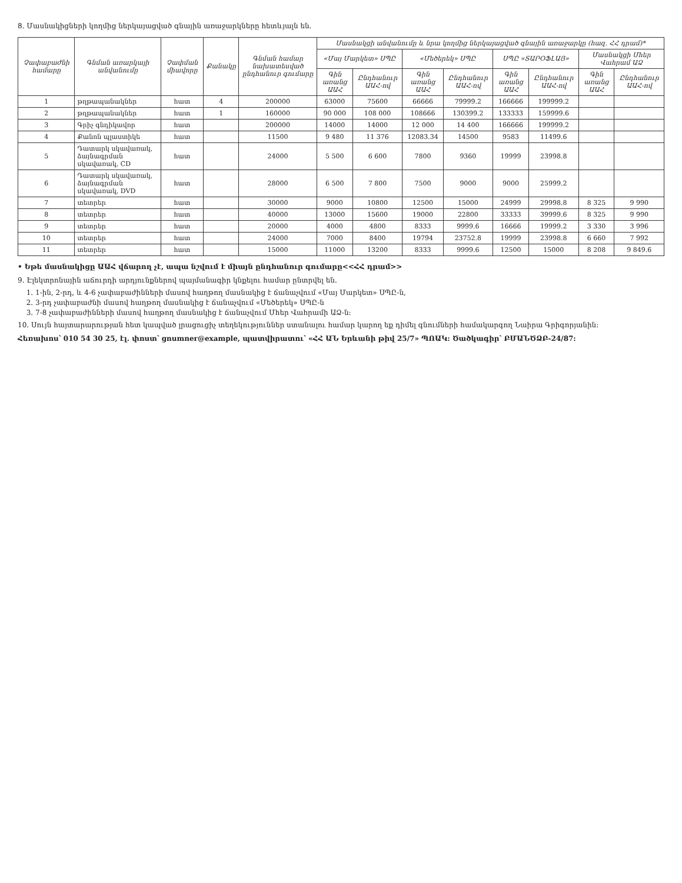8. Մասնակիցների կողմից ներկայացված գնային առաջարկները հետևյալն են.
| Չափաբաժնի համարը | Գնման առարկայի անվանումը | Չափման միավորը | Քանակը | Գնման համար նախատեսված ընդհանուր գումարը | Մասնակցի անվանումը և նրա կողմից ներկայացված գնային առաջարկը (հազ. ՀՀ դրամ)* | | | | | | | |
| --- | --- | --- | --- | --- | --- | --- | --- | --- | --- | --- | --- | --- |
| | | | | | «Մայ Մարկետ» ՍՊԸ | | «Մեծերեկ» ՍՊԸ | | ՍՊԸ «ՏԱՐՕՖԼԱՅ» | | Մասնակցի Մհեր Վահրամ ԱՁ | |
| | | | | | Գին առանց ԱԱՀ | Ընդհանուր ԱԱՀ-ով | Գին առանց ԱԱՀ | Ընդհանուր ԱԱՀ-ով | Գին առանց ԱԱՀ | Ընդհանուր ԱԱՀ-ով | Գին առանց ԱԱՀ | Ընդհանուր ԱԱՀ-ով |
| 1 | թղթապանակներ | հատ | 4 | 200000 | 63000 | 75600 | 66666 | 79999.2 | 166666 | 199999.2 | | |
| 2 | թղթապանակներ | հատ | 1 | 160000 | 90 000 | 108 000 | 108666 | 130399.2 | 133333 | 159999.6 | | |
| 3 | Գրիչ գնդիկավոր | հատ | | 200000 | 14000 | 14000 | 12 000 | 14 400 | 166666 | 199999.2 | | |
| 4 | Քանոն պլաստիկե | հատ | | 11500 | 9 480 | 11 376 | 12083.34 | 14500 | 9583 | 11499.6 | | |
| 5 | Դատարկ սկավառակ, ձայնագրման սկավառակ, CD | հատ | | 24000 | 5 500 | 6 600 | 7800 | 9360 | 19999 | 23998.8 | | |
| 6 | Դատարկ սկավառակ, ձայնագրման սկավառակ, DVD | հատ | | 28000 | 6 500 | 7 800 | 7500 | 9000 | 9000 | 25999.2 | | |
| 7 | տետրեր | հատ | | 30000 | 9000 | 10800 | 12500 | 15000 | 24999 | 29998.8 | 8 325 | 9 990 |
| 8 | տետրեր | հատ | | 40000 | 13000 | 15600 | 19000 | 22800 | 33333 | 39999.6 | 8 325 | 9 990 |
| 9 | տետրեր | հատ | | 20000 | 4000 | 4800 | 8333 | 9999.6 | 16666 | 19999.2 | 3 330 | 3 996 |
| 10 | տետրեր | հատ | | 24000 | 7000 | 8400 | 19794 | 23752.8 | 19999 | 23998.8 | 6 660 | 7 992 |
| 11 | տետրեր | հատ | | 15000 | 11000 | 13200 | 8333 | 9999.6 | 12500 | 15000 | 8 208 | 9 849.6 |
• Եթե մասնակիցը ԱԱՀ վճարող չէ, ապա նշվում է միայն ընդհանուր գումարը<<ՀՀ դրամ>>
9. Էլեկտրոնային աճուրդի արդյունքներով պայմանագիր կնքելու համար ընտրվել են.
1. 1-ին, 2-րդ, և 4-6 չափաբաժինների մասով հաղթող մասնակից է ճանաչվում «Մայ Մարկետ» ՍՊԸ-ն,
2. 3-րդ չափաբաժնի մասով հաղթող մասնակից է ճանաչվում «Մեծերեկ» ՍՊԸ-ն
3. 7-8 չափաբաժինների մասով հաղթող մասնակից է ճանաչվում Մհեր Վահրամի ԱՁ-ն:
10. Սույն հայտարարության հետ կապված լրացուցիչ տեղեկություններ ստանալու համար կարող եք դիմել գնումների համակարգող Նաիրա Գրիգորյանին:
Հեռախոս՝ 010 54 30 25, էլ. փոստ՝ gnumner@example, պատվիրատու՝ «ՀՀ ԱՆ Երևանի թիվ 25/7» ՊՈԱԿ: Ծածկագիր՝ ԲՄԱՆԾՁԲ-24/87: